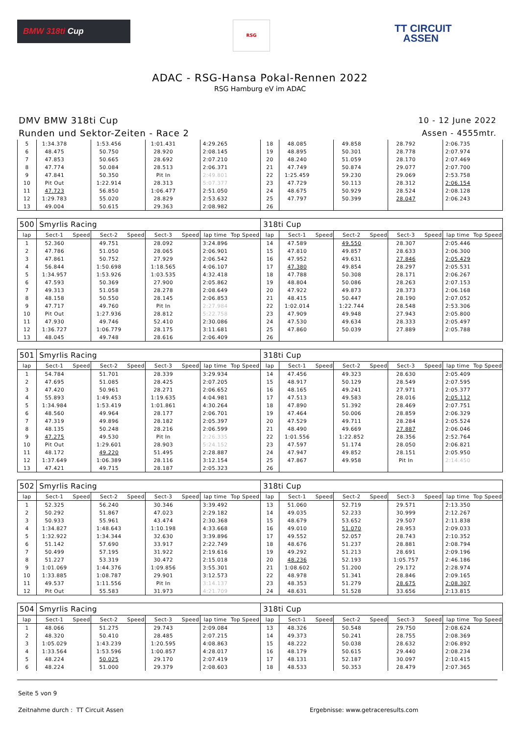BMW 318ti Cup RSG
TT CIRCUIT
ASSEN
ADAC - RSG-Hansa Pokal-Rennen 2022
RSG Hamburg eV im ADAC
DMV BMW 318ti Cup
Runden und Sektor-Zeiten - Race 2
10 - 12 June 2022
Assen - 4555mtr.
| 5 | 1:34.378 | | 1:53.456 | | 1:01.431 | | 4:29.265 | | 18 | 48.085 | | 49.858 | | 28.792 | | 2:06.735 | |
| 6 | 48.475 | | 50.750 | | 28.920 | | 2:08.145 | | 19 | 48.895 | | 50.301 | | 28.778 | | 2:07.974 | |
| 7 | 47.853 | | 50.665 | | 28.692 | | 2:07.210 | | 20 | 48.240 | | 51.059 | | 28.170 | | 2:07.469 | |
| 8 | 47.774 | | 50.084 | | 28.513 | | 2:06.371 | | 21 | 47.749 | | 50.874 | | 29.077 | | 2:07.700 | |
| 9 | 47.841 | | 50.350 | | Pit In | | 2:49.801 | | 22 | 1:25.459 | | 59.230 | | 29.069 | | 2:53.758 | |
| 10 | Pit Out | | 1:22.914 | | 28.313 | | 5:07.377 | | 23 | 47.729 | | 50.113 | | 28.312 | | 2:06.154 | |
| 11 | 47.723 | | 56.850 | | 1:06.477 | | 2:51.050 | | 24 | 48.675 | | 50.929 | | 28.524 | | 2:08.128 | |
| 12 | 1:29.783 | | 55.020 | | 28.829 | | 2:53.632 | | 25 | 47.797 | | 50.399 | | 28.047 | | 2:06.243 | |
| 13 | 49.004 | | 50.615 | | 29.363 | | 2:08.982 | | 26 | | | | | | | | |
| 500 | Smyrlis Racing | | | | | | | | 318ti Cup | | | | | | | | |
| lap | Sect-1 | Speed | Sect-2 | Speed | Sect-3 | Speed | lap time | Top Speed | lap | Sect-1 | Speed | Sect-2 | Speed | Sect-3 | Speed | lap time | Top Speed |
| 1 | 52.360 | | 49.751 | | 28.092 | | 3:24.896 | | 14 | 47.589 | | 49.550 | | 28.307 | | 2:05.446 | |
| 2 | 47.786 | | 51.050 | | 28.065 | | 2:06.901 | | 15 | 47.810 | | 49.857 | | 28.633 | | 2:06.300 | |
| 3 | 47.861 | | 50.752 | | 27.929 | | 2:06.542 | | 16 | 47.952 | | 49.631 | | 27.846 | | 2:05.429 | |
| 4 | 56.844 | | 1:50.698 | | 1:18.565 | | 4:06.107 | | 17 | 47.380 | | 49.854 | | 28.297 | | 2:05.531 | |
| 5 | 1:34.957 | | 1:53.926 | | 1:03.535 | | 4:32.418 | | 18 | 47.788 | | 50.308 | | 28.171 | | 2:06.267 | |
| 6 | 47.593 | | 50.369 | | 27.900 | | 2:05.862 | | 19 | 48.804 | | 50.086 | | 28.263 | | 2:07.153 | |
| 7 | 49.313 | | 51.058 | | 28.278 | | 2:08.649 | | 20 | 47.922 | | 49.873 | | 28.373 | | 2:06.168 | |
| 8 | 48.158 | | 50.550 | | 28.145 | | 2:06.853 | | 21 | 48.415 | | 50.447 | | 28.190 | | 2:07.052 | |
| 9 | 47.717 | | 49.760 | | Pit In | | 2:27.984 | | 22 | 1:02.014 | | 1:22.744 | | 28.548 | | 2:53.306 | |
| 10 | Pit Out | | 1:27.936 | | 28.812 | | 5:22.758 | | 23 | 47.909 | | 49.948 | | 27.943 | | 2:05.800 | |
| 11 | 47.930 | | 49.746 | | 52.410 | | 2:30.086 | | 24 | 47.530 | | 49.634 | | 28.333 | | 2:05.497 | |
| 12 | 1:36.727 | | 1:06.779 | | 28.175 | | 3:11.681 | | 25 | 47.860 | | 50.039 | | 27.889 | | 2:05.788 | |
| 13 | 48.045 | | 49.748 | | 28.616 | | 2:06.409 | | 26 | | | | | | | | |
| 501 | Smyrlis Racing | | | | | | | | 318ti Cup | | | | | | | | |
| lap | Sect-1 | Speed | Sect-2 | Speed | Sect-3 | Speed | lap time | Top Speed | lap | Sect-1 | Speed | Sect-2 | Speed | Sect-3 | Speed | lap time | Top Speed |
| 1 | 54.784 | | 51.701 | | 28.339 | | 3:29.934 | | 14 | 47.456 | | 49.323 | | 28.630 | | 2:05.409 | |
| 2 | 47.695 | | 51.085 | | 28.425 | | 2:07.205 | | 15 | 48.917 | | 50.129 | | 28.549 | | 2:07.595 | |
| 3 | 47.420 | | 50.961 | | 28.271 | | 2:06.652 | | 16 | 48.165 | | 49.241 | | 27.971 | | 2:05.377 | |
| 4 | 55.893 | | 1:49.453 | | 1:19.635 | | 4:04.981 | | 17 | 47.513 | | 49.583 | | 28.016 | | 2:05.112 | |
| 5 | 1:34.984 | | 1:53.419 | | 1:01.861 | | 4:30.264 | | 18 | 47.890 | | 51.392 | | 28.469 | | 2:07.751 | |
| 6 | 48.560 | | 49.964 | | 28.177 | | 2:06.701 | | 19 | 47.464 | | 50.006 | | 28.859 | | 2:06.329 | |
| 7 | 47.319 | | 49.896 | | 28.182 | | 2:05.397 | | 20 | 47.529 | | 49.711 | | 28.284 | | 2:05.524 | |
| 8 | 48.135 | | 50.248 | | 28.216 | | 2:06.599 | | 21 | 48.490 | | 49.669 | | 27.887 | | 2:06.046 | |
| 9 | 47.275 | | 49.530 | | Pit In | | 2:26.335 | | 22 | 1:01.556 | | 1:22.852 | | 28.356 | | 2:52.764 | |
| 10 | Pit Out | | 1:29.601 | | 28.903 | | 5:24.152 | | 23 | 47.597 | | 51.174 | | 28.050 | | 2:06.821 | |
| 11 | 48.172 | | 49.220 | | 51.495 | | 2:28.887 | | 24 | 47.947 | | 49.852 | | 28.151 | | 2:05.950 | |
| 12 | 1:37.649 | | 1:06.389 | | 28.116 | | 3:12.154 | | 25 | 47.867 | | 49.958 | | Pit In | | 2:14.450 | |
| 13 | 47.421 | | 49.715 | | 28.187 | | 2:05.323 | | 26 | | | | | | | | |
| 502 | Smyrlis Racing | | | | | | | | 318ti Cup | | | | | | | | |
| lap | Sect-1 | Speed | Sect-2 | Speed | Sect-3 | Speed | lap time | Top Speed | lap | Sect-1 | Speed | Sect-2 | Speed | Sect-3 | Speed | lap time | Top Speed |
| 1 | 52.325 | | 56.240 | | 30.346 | | 3:39.492 | | 13 | 51.060 | | 52.719 | | 29.571 | | 2:13.350 | |
| 2 | 50.292 | | 51.867 | | 47.023 | | 2:29.182 | | 14 | 49.035 | | 52.233 | | 30.999 | | 2:12.267 | |
| 3 | 50.933 | | 55.961 | | 43.474 | | 2:30.368 | | 15 | 48.679 | | 53.652 | | 29.507 | | 2:11.838 | |
| 4 | 1:34.827 | | 1:48.643 | | 1:10.198 | | 4:33.668 | | 16 | 49.010 | | 51.070 | | 28.953 | | 2:09.033 | |
| 5 | 1:32.922 | | 1:34.344 | | 32.630 | | 3:39.896 | | 17 | 49.552 | | 52.057 | | 28.743 | | 2:10.352 | |
| 6 | 51.142 | | 57.690 | | 33.917 | | 2:22.749 | | 18 | 48.676 | | 51.237 | | 28.881 | | 2:08.794 | |
| 7 | 50.499 | | 57.195 | | 31.922 | | 2:19.616 | | 19 | 49.292 | | 51.213 | | 28.691 | | 2:09.196 | |
| 8 | 51.227 | | 53.319 | | 30.472 | | 2:15.018 | | 20 | 48.236 | | 52.193 | | 1:05.757 | | 2:46.186 | |
| 9 | 1:01.069 | | 1:44.376 | | 1:09.856 | | 3:55.301 | | 21 | 1:08.602 | | 51.200 | | 29.172 | | 2:28.974 | |
| 10 | 1:33.885 | | 1:08.787 | | 29.901 | | 3:12.573 | | 22 | 48.978 | | 51.341 | | 28.846 | | 2:09.165 | |
| 11 | 49.537 | | 1:11.556 | | Pit In | | 3:14.137 | | 23 | 48.353 | | 51.279 | | 28.675 | | 2:08.307 | |
| 12 | Pit Out | | 55.583 | | 31.973 | | 4:21.709 | | 24 | 48.631 | | 51.528 | | 33.656 | | 2:13.815 | |
| 504 | Smyrlis Racing | | | | | | | | 318ti Cup | | | | | | | | |
| lap | Sect-1 | Speed | Sect-2 | Speed | Sect-3 | Speed | lap time | Top Speed | lap | Sect-1 | Speed | Sect-2 | Speed | Sect-3 | Speed | lap time | Top Speed |
| 1 | 48.066 | | 51.275 | | 29.743 | | 2:09.084 | | 13 | 48.326 | | 50.548 | | 29.750 | | 2:08.624 | |
| 2 | 48.320 | | 50.410 | | 28.485 | | 2:07.215 | | 14 | 49.373 | | 50.241 | | 28.755 | | 2:08.369 | |
| 3 | 1:05.029 | | 1:43.239 | | 1:20.595 | | 4:08.863 | | 15 | 48.222 | | 50.038 | | 28.632 | | 2:06.892 | |
| 4 | 1:33.564 | | 1:53.596 | | 1:00.857 | | 4:28.017 | | 16 | 48.179 | | 50.615 | | 29.440 | | 2:08.234 | |
| 5 | 48.224 | | 50.025 | | 29.170 | | 2:07.419 | | 17 | 48.131 | | 52.187 | | 30.097 | | 2:10.415 | |
| 6 | 48.224 | | 51.000 | | 29.379 | | 2:08.603 | | 18 | 48.533 | | 50.353 | | 28.479 | | 2:07.365 | |
Seite 5 von 9
Zeitnahme durch : TT Circuit Assen Ergebnisse: www.getraceresults.com